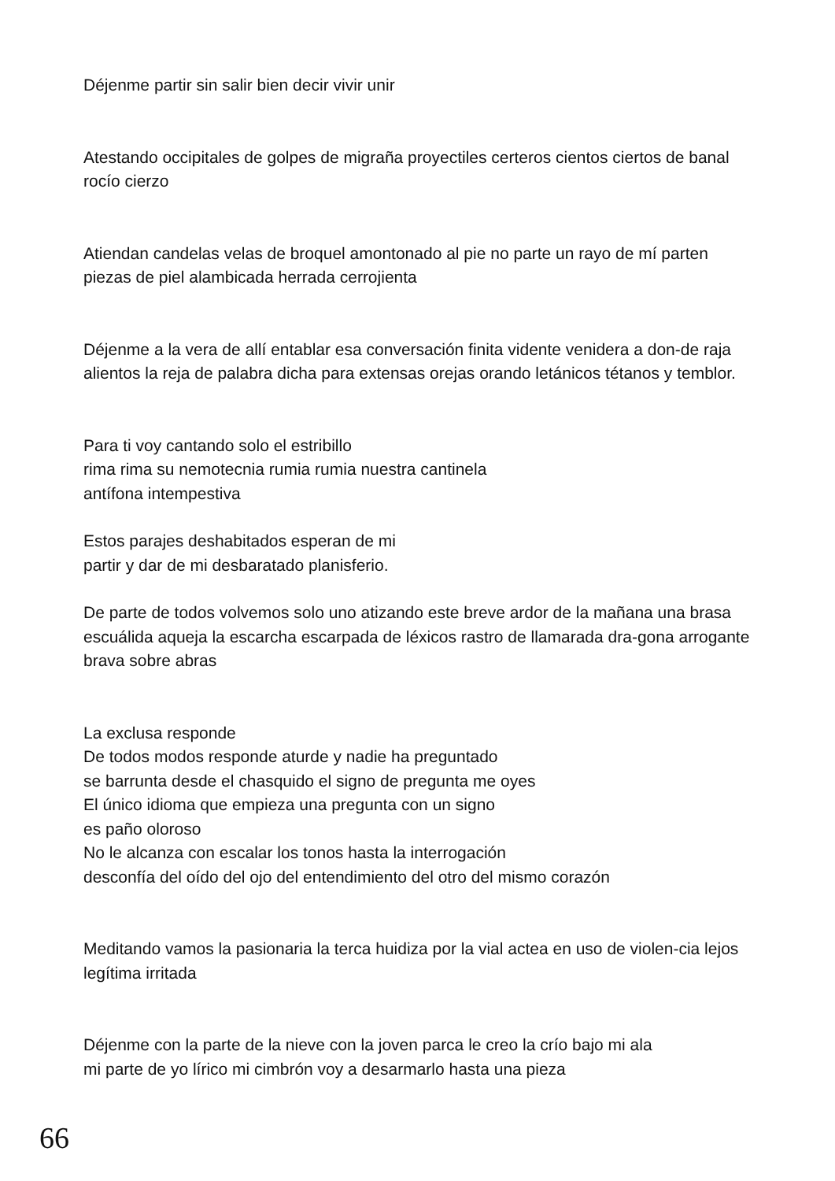Déjenme partir sin salir bien decir vivir unir
Atestando occipitales de golpes de migraña proyectiles certeros cientos ciertos de banal rocío cierzo
Atiendan candelas velas de broquel amontonado al pie no parte un rayo de mí parten piezas de piel alambicada herrada cerrojienta
Déjenme a la vera de allí entablar esa conversación finita vidente venidera a don-de raja alientos la reja de palabra dicha para extensas orejas orando letánicos tétanos y temblor.
Para ti voy cantando solo el estribillo
rima rima su nemotecnia rumia rumia nuestra cantinela
antífona intempestiva
Estos parajes deshabitados esperan de mi
partir y dar de mi desbaratado planisferio.
De parte de todos volvemos solo uno atizando este breve ardor de la mañana una brasa escuálida aqueja la escarcha escarpada de léxicos rastro de llamarada dra-gona arrogante brava sobre abras
La exclusa responde
De todos modos responde aturde y nadie ha preguntado
se barrunta desde el chasquido el signo de pregunta me oyes
El único idioma que empieza una pregunta con un signo
es paño oloroso
No le alcanza con escalar los tonos hasta la interrogación
desconfía del oído del ojo del entendimiento del otro del mismo corazón
Meditando vamos la pasionaria la terca huidiza por la vial actea en uso de violen-cia lejos legítima irritada
Déjenme con la parte de la nieve con la joven parca le creo la crío bajo mi ala
mi parte de yo lírico mi cimbrón voy a desarmarlo hasta una pieza
66